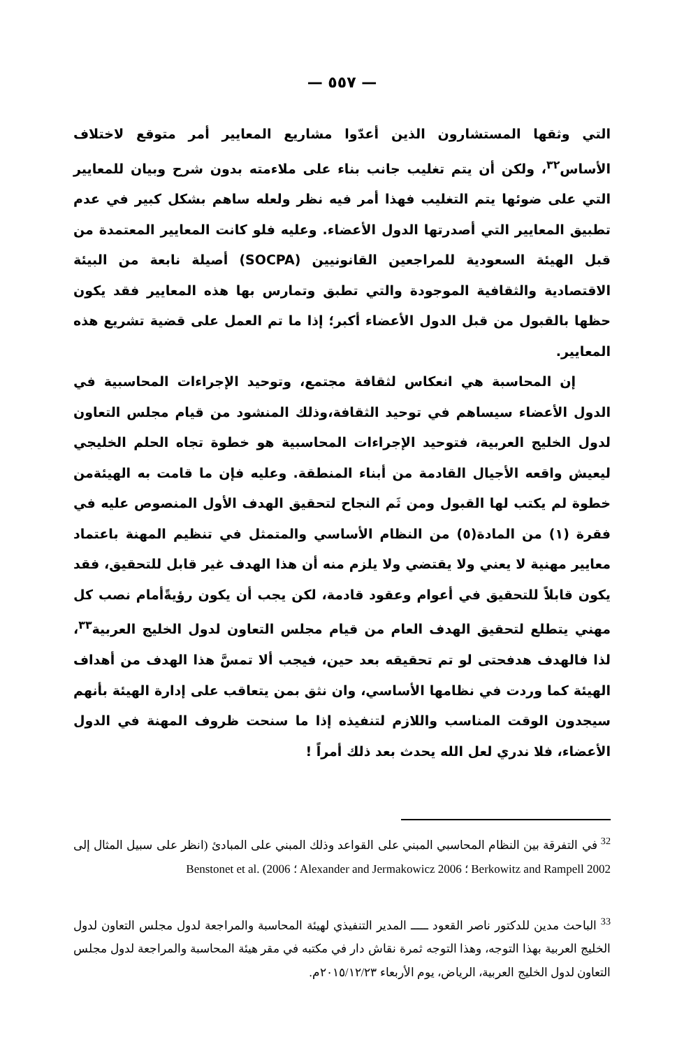— ٥٥٧ —
التي وثقها المستشارون الذين أعدّوا مشاريع المعايير أمر متوقع لاختلاف الأساس<sup>٣٢</sup>، ولكن أن يتم تغليب جانب بناء على ملاءمته بدون شرح وبيان للمعايير التي على ضوئها يتم التغليب فهذا أمر فيه نظر ولعله ساهم بشكل كبير في عدم تطبيق المعايير التي أصدرتها الدول الأعضاء. وعليه فلو كانت المعايير المعتمدة من قبل الهيئة السعودية للمراجعين القانونيين (SOCPA) أصيلة نابعة من البيئة الاقتصادية والثقافية الموجودة والتي تطبق وتمارس بها هذه المعايير فقد يكون حظها بالقبول من قبل الدول الأعضاء أكبر؛ إذا ما تم العمل على قضية تشريع هذه المعايير.
إن المحاسبة هي انعكاس لثقافة مجتمع، وتوحيد الإجراءات المحاسبية في الدول الأعضاء سيساهم في توحيد الثقافة،وذلك المنشود من قيام مجلس التعاون لدول الخليج العربية، فتوحيد الإجراءات المحاسبية هو خطوة تجاه الحلم الخليجي ليعيش واقعه الأجيال القادمة من أبناء المنطقة. وعليه فإن ما قامت به الهيئةمن خطوة لم يكتب لها القبول ومن ثَم النجاح لتحقيق الهدف الأول المنصوص عليه في فقرة (١) من المادة(٥) من النظام الأساسي والمتمثل في تنظيم المهنة باعتماد معايير مهنية لا يعني ولا يقتضي ولا يلزم منه أن هذا الهدف غير قابل للتحقيق، فقد يكون قابلاً للتحقيق في أعوام وعقود قادمة، لكن يجب أن يكون رؤيةًأمام نصب كل مهني يتطلع لتحقيق الهدف العام من قيام مجلس التعاون لدول الخليج العربية<sup>٣٣</sup>، لذا فالهدف هدفحتى لو تم تحقيقه بعد حين، فيجب ألا تمسَّ هذا الهدف من أهداف الهيئة كما وردت في نظامها الأساسي، وان نثق بمن يتعاقب على إدارة الهيئة بأنهم سيجدون الوقت المناسب واللازم لتنفيذه إذا ما سنحت ظروف المهنة في الدول الأعضاء، فلا ندري لعل الله يحدث بعد ذلك أمراً !
<sup>32</sup> في التفرقة بين النظام المحاسبي المبني على القواعد وذلك المبني على المبادئ (انظر على سبيل المثال إلى Berkowitz and Rampell 2002 ؛ Alexander and Jermakowicz 2006 ؛ Benstonet et al. (2006
<sup>33</sup> الباحث مدين للدكتور ناصر القعود ـــــ المدير التنفيذي لهيئة المحاسبة والمراجعة لدول مجلس التعاون لدول الخليج العربية بهذا التوجه، وهذا التوجه ثمرة نقاش دار في مكتبه في مقر هيئة المحاسبة والمراجعة لدول مجلس التعاون لدول الخليج العربية، الرياض، يوم الأربعاء ٢٠١٥/١٢/٢٣م.